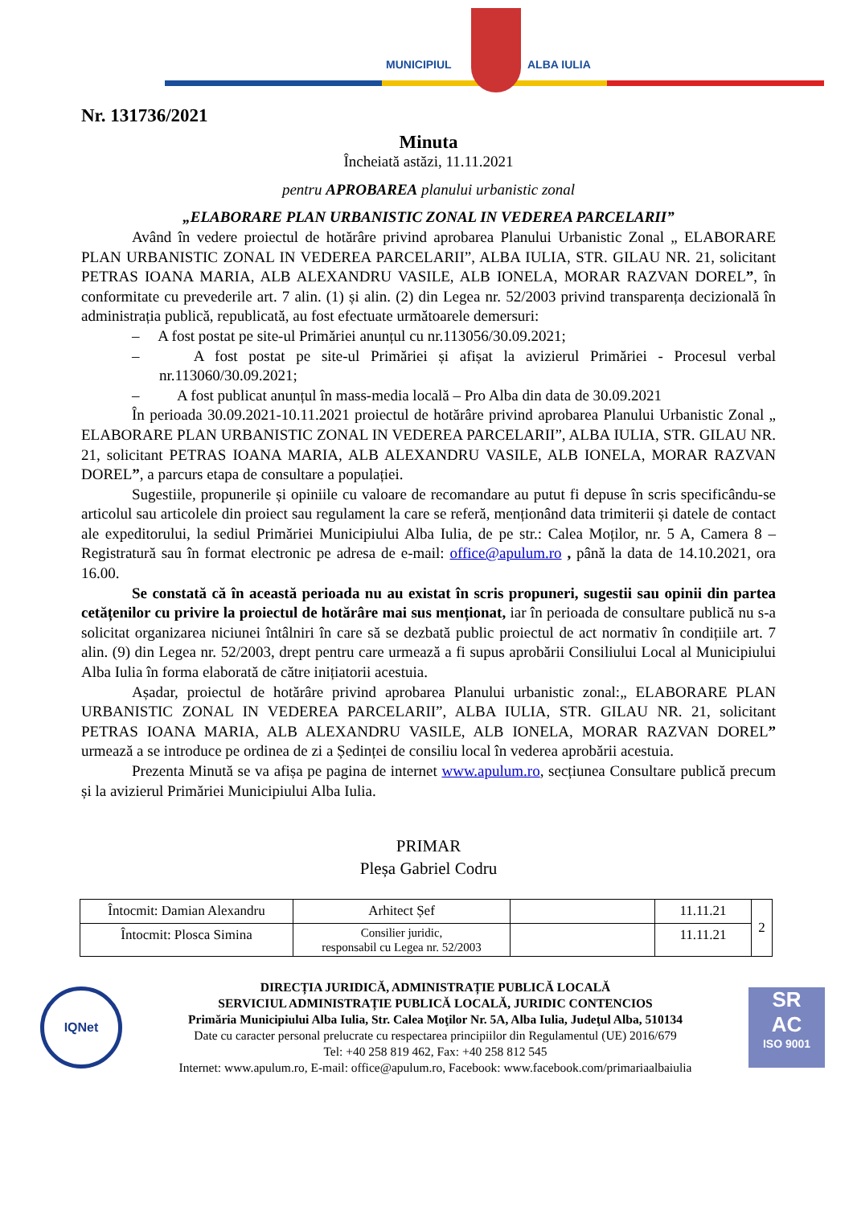MUNICIPIUL ALBA IULIA
Nr. 131736/2021
Minuta
Încheiată astăzi, 11.11.2021
pentru APROBAREA planului urbanistic zonal
„ELABORARE PLAN URBANISTIC ZONAL IN VEDEREA PARCELARII”
Având în vedere proiectul de hotărâre privind aprobarea Planului Urbanistic Zonal „ ELABORARE PLAN URBANISTIC ZONAL IN VEDEREA PARCELARII”, ALBA IULIA, STR. GILAU NR. 21, solicitant PETRAS IOANA MARIA, ALB ALEXANDRU VASILE, ALB IONELA, MORAR RAZVAN DOREL”, în conformitate cu prevederile art. 7 alin. (1) și alin. (2) din Legea nr. 52/2003 privind transparența decizională în administrația publică, republicată, au fost efectuate următoarele demersuri:
– A fost postat pe site-ul Primăriei anunțul cu nr.113056/30.09.2021;
– A fost postat pe site-ul Primăriei și afișat la avizierul Primăriei - Procesul verbal nr.113060/30.09.2021;
– A fost publicat anunțul în mass-media locală – Pro Alba din data de 30.09.2021
În perioada 30.09.2021-10.11.2021 proiectul de hotărâre privind aprobarea Planului Urbanistic Zonal „ ELABORARE PLAN URBANISTIC ZONAL IN VEDEREA PARCELARII”, ALBA IULIA, STR. GILAU NR. 21, solicitant PETRAS IOANA MARIA, ALB ALEXANDRU VASILE, ALB IONELA, MORAR RAZVAN DOREL”, a parcurs etapa de consultare a populației.
Sugestiile, propunerile și opiniile cu valoare de recomandare au putut fi depuse în scris specificându-se articolul sau articolele din proiect sau regulament la care se referă, menționând data trimiterii și datele de contact ale expeditorului, la sediul Primăriei Municipiului Alba Iulia, de pe str.: Calea Moților, nr. 5 A, Camera 8 – Registratură sau în format electronic pe adresa de e-mail: office@apulum.ro , până la data de 14.10.2021, ora 16.00.
Se constată că în această perioada nu au existat în scris propuneri, sugestii sau opinii din partea cetățenilor cu privire la proiectul de hotărâre mai sus menționat, iar în perioada de consultare publică nu s-a solicitat organizarea niciunei întâlniri în care să se dezbată public proiectul de act normativ în condițiile art. 7 alin. (9) din Legea nr. 52/2003, drept pentru care urmează a fi supus aprobării Consiliului Local al Municipiului Alba Iulia în forma elaborată de către inițiatorii acestuia.
Așadar, proiectul de hotărâre privind aprobarea Planului urbanistic zonal:„ ELABORARE PLAN URBANISTIC ZONAL IN VEDEREA PARCELARII”, ALBA IULIA, STR. GILAU NR. 21, solicitant PETRAS IOANA MARIA, ALB ALEXANDRU VASILE, ALB IONELA, MORAR RAZVAN DOREL” urmează a se introduce pe ordinea de zi a Ședinței de consiliu local în vederea aprobării acestuia.
Prezenta Minută se va afișa pe pagina de internet www.apulum.ro, secțiunea Consultare publică precum și la avizierul Primăriei Municipiului Alba Iulia.
PRIMAR
Pleșa Gabriel Codru
| Întocmit: Damian Alexandru | Arhitect Șef | | 11.11.21 | 2 |
| Întocmit: Plosca Simina | Consilier juridic, responsabil cu Legea nr. 52/2003 | | 11.11.21 | |
IQNet
DIRECȚIA JURIDICĂ, ADMINISTRAȚIE PUBLICĂ LOCALĂ
SERVICIUL ADMINISTRAȚIE PUBLICĂ LOCALĂ, JURIDIC CONTENCIOS
Primăria Municipiului Alba Iulia, Str. Calea Moţilor Nr. 5A, Alba Iulia, Judeţul Alba, 510134
Date cu caracter personal prelucrate cu respectarea principiilor din Regulamentul (UE) 2016/679
Tel: +40 258 819 462, Fax: +40 258 812 545
Internet: www.apulum.ro, E-mail: office@apulum.ro, Facebook: www.facebook.com/primariaalbaiulia
SR
AC
ISO 9001